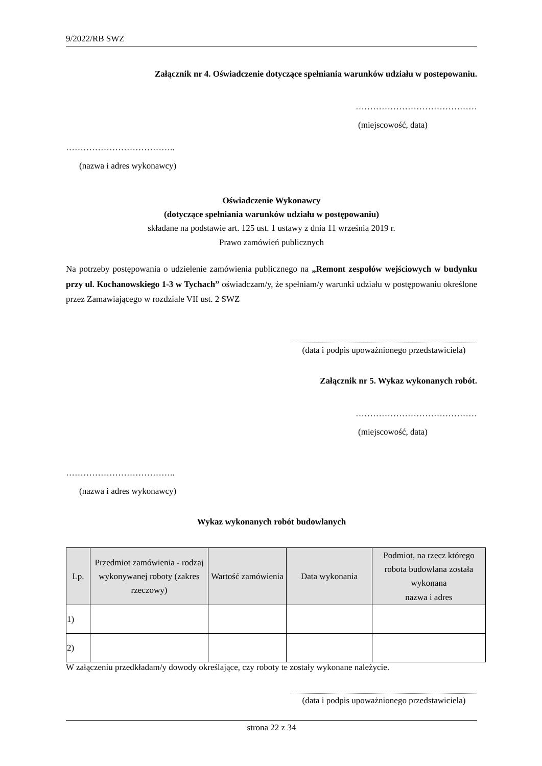9/2022/RB SWZ
Załącznik nr 4. Oświadczenie dotyczące spełniania warunków udziału w postepowaniu.
……………………………………
(miejscowość, data)
………………………………..
(nazwa i adres wykonawcy)
Oświadczenie Wykonawcy
(dotyczące spełniania warunków udziału w postępowaniu)
składane na podstawie art. 125 ust. 1 ustawy z dnia 11 września 2019 r.
Prawo zamówień publicznych
Na potrzeby postępowania o udzielenie zamówienia publicznego na „Remont zespołów wejściowych w budynku przy ul. Kochanowskiego 1-3 w Tychach” oświadczam/y, że spełniam/y warunki udziału w postępowaniu określone przez Zamawiającego w rozdziale VII ust. 2 SWZ
(data i podpis upoważnionego przedstawiciela)
Załącznik nr 5. Wykaz wykonanych robót.
……………………………………
(miejscowość, data)
………………………………..
(nazwa i adres wykonawcy)
Wykaz wykonanych robót budowlanych
| Lp. | Przedmiot zamówienia - rodzaj wykonywanej roboty (zakres rzeczowy) | Wartość zamówienia | Data wykonania | Podmiot, na rzecz którego robota budowlana została wykonana nazwa i adres |
| --- | --- | --- | --- | --- |
| 1) | | | | |
| 2) | | | | |
W załączeniu przedkładam/y dowody określające, czy roboty te zostały wykonane należycie.
(data i podpis upoważnionego przedstawiciela)
strona 22 z 34